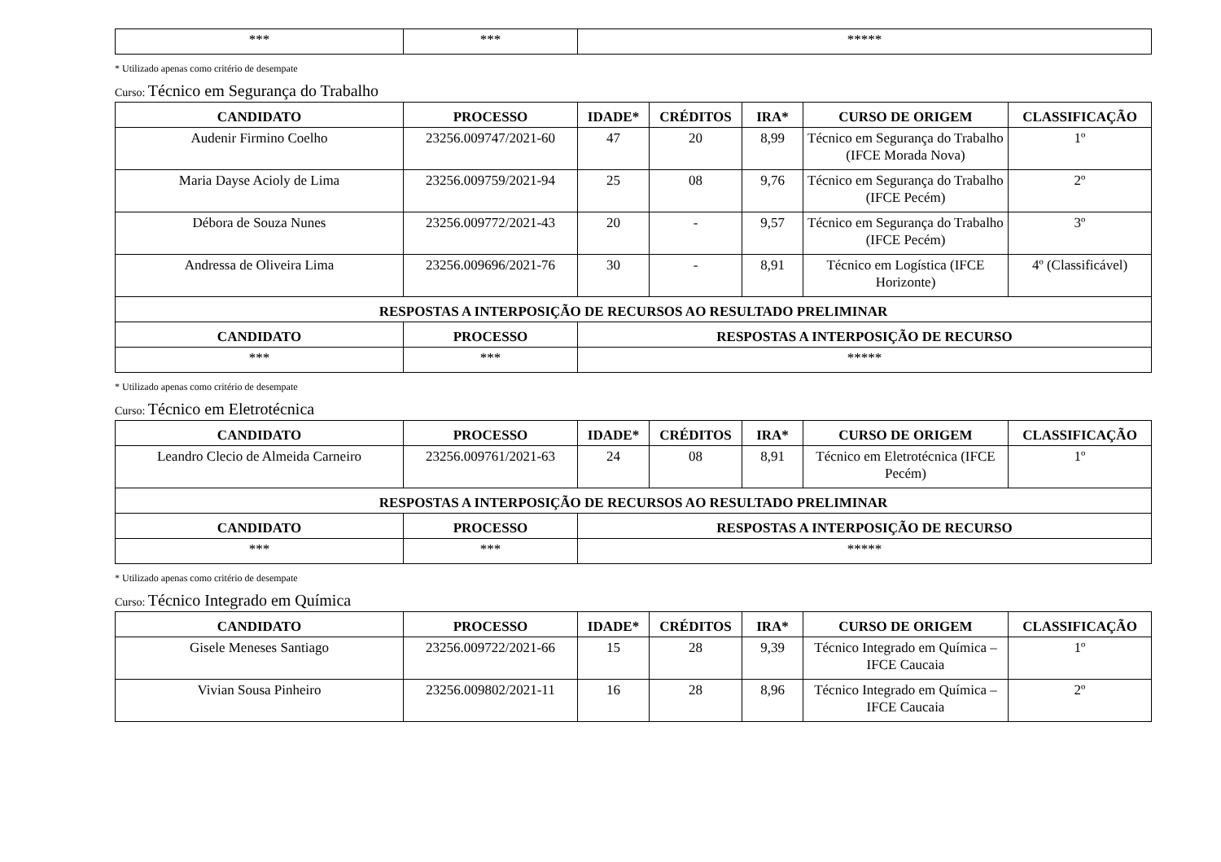| *** | *** | ***** |
* Utilizado apenas como critério de desempate
Curso: Técnico em Segurança do Trabalho
| CANDIDATO | PROCESSO | IDADE* | CRÉDITOS | IRA* | CURSO DE ORIGEM | CLASSIFICAÇÃO |
| --- | --- | --- | --- | --- | --- | --- |
| Audenir Firmino Coelho | 23256.009747/2021-60 | 47 | 20 | 8,99 | Técnico em Segurança do Trabalho (IFCE Morada Nova) | 1º |
| Maria Dayse Acioly de Lima | 23256.009759/2021-94 | 25 | 08 | 9,76 | Técnico em Segurança do Trabalho (IFCE Pecém) | 2º |
| Débora de Souza Nunes | 23256.009772/2021-43 | 20 | - | 9,57 | Técnico em Segurança do Trabalho (IFCE Pecém) | 3º |
| Andressa de Oliveira Lima | 23256.009696/2021-76 | 30 | - | 8,91 | Técnico em Logística (IFCE Horizonte) | 4º (Classificável) |
| RESPOSTAS A INTERPOSIÇÃO DE RECURSOS AO RESULTADO PRELIMINAR | | | | | | |
| CANDIDATO | PROCESSO | RESPOSTAS A INTERPOSIÇÃO DE RECURSO | | | | |
| *** | *** | ***** | | | | |
* Utilizado apenas como critério de desempate
Curso: Técnico em Eletrotécnica
| CANDIDATO | PROCESSO | IDADE* | CRÉDITOS | IRA* | CURSO DE ORIGEM | CLASSIFICAÇÃO |
| --- | --- | --- | --- | --- | --- | --- |
| Leandro Clecio de Almeida Carneiro | 23256.009761/2021-63 | 24 | 08 | 8,91 | Técnico em Eletrotécnica (IFCE Pecém) | 1º |
| RESPOSTAS A INTERPOSIÇÃO DE RECURSOS AO RESULTADO PRELIMINAR | | | | | | |
| CANDIDATO | PROCESSO | RESPOSTAS A INTERPOSIÇÃO DE RECURSO | | | | |
| *** | *** | ***** | | | | |
* Utilizado apenas como critério de desempate
Curso: Técnico Integrado em Química
| CANDIDATO | PROCESSO | IDADE* | CRÉDITOS | IRA* | CURSO DE ORIGEM | CLASSIFICAÇÃO |
| --- | --- | --- | --- | --- | --- | --- |
| Gisele Meneses Santiago | 23256.009722/2021-66 | 15 | 28 | 9,39 | Técnico Integrado em Química – IFCE Caucaia | 1º |
| Vivian Sousa Pinheiro | 23256.009802/2021-11 | 16 | 28 | 8,96 | Técnico Integrado em Química – IFCE Caucaia | 2º |